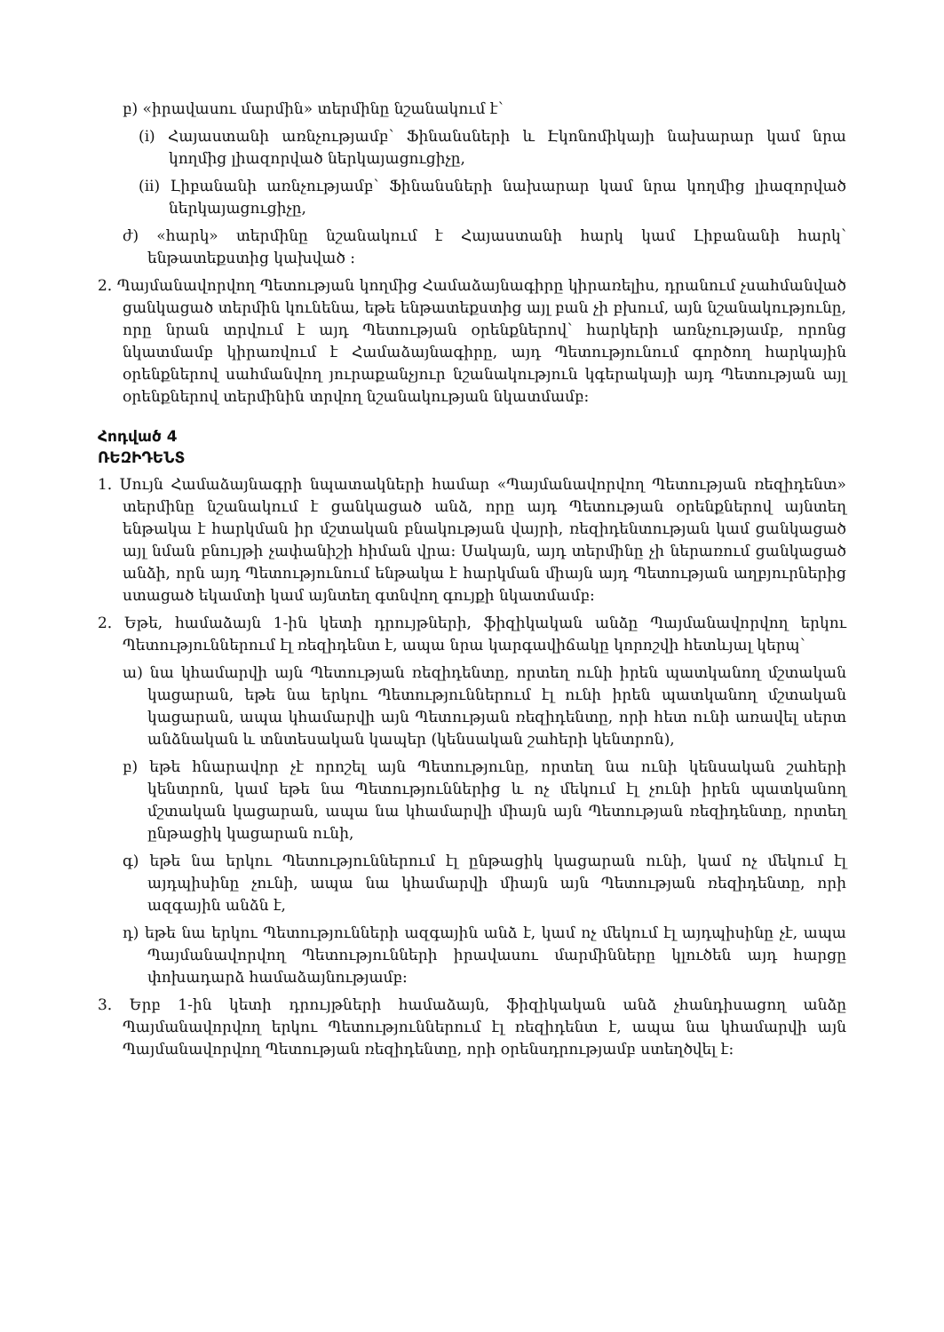բ) «իրավասու մարմին» տերմինը նշանակում է՝
(i) Հայաստանի առնչությամբ՝ Ֆինանսների և Էկոնոմիկայի նախարար կամ նրա կողմից լիազորված ներկայացուցիչը,
(ii) Լիբանանի առնչությամբ՝ Ֆինանսների նախարար կամ նրա կողմից լիազորված ներկայացուցիչը,
ժ) «հարկ» տերմինը նշանակում է Հայաստանի հարկ կամ Լիբանանի հարկ՝ ենթատեքստից կախված ։
2. Պայմանավորվող Պետության կողմից Համաձայնագիրը կիրառելիս, դրանում չսահմանված ցանկացած տերմին կունենա, եթե ենթատեքստից այլ բան չի բխում, այն նշանակությունը, որը նրան տրվում է այդ Պետության օրենքներով՝ հարկերի առնչությամբ, որոնց նկատմամբ կիրառվում է Համաձայնագիրը, այդ Պետությունում գործող հարկային օրենքներով սահմանվող յուրաքանչյուր նշանակություն կգերակայի այդ Պետության այլ օրենքներով տերմինին տրվող նշանակության նկատմամբ:
Հոդված 4
ՌԵԶԻԴԵՆՏ
1. Սույն Համաձայնագրի նպատակների համար «Պայմանավորվող Պետության ռեզիդենտ» տերմինը նշանակում է ցանկացած անձ, որը այդ Պետության օրենքներով այնտեղ ենթակա է հարկման իր մշտական բնակության վայրի, ռեզիդենտության կամ ցանկացած այլ նման բնույթի չափանիշի հիման վրա: Սակայն, այդ տերմինը չի ներառում ցանկացած անձի, որն այդ Պետությունում ենթակա է հարկման միայն այդ Պետության աղբյուրներից ստացած եկամտի կամ այնտեղ գտնվող գույքի նկատմամբ:
2. Եթե, համաձայն 1-ին կետի դրույթների, ֆիզիկական անձը Պայմանավորվող երկու Պետություններում էլ ռեզիդենտ է, ապա նրա կարգավիճակը կորոշվի հետևյալ կերպ՝
ա) նա կհամարվի այն Պետության ռեզիդենտը, որտեղ ունի իրեն պատկանող մշտական կացարան, եթե նա երկու Պետություններում էլ ունի իրեն պատկանող մշտական կացարան, ապա կհամարվի այն Պետության ռեզիդենտը, որի հետ ունի առավել սերտ անձնական և տնտեսական կապեր (կենսական շահերի կենտրոն),
բ) եթե հնարավոր չէ որոշել այն Պետությունը, որտեղ նա ունի կենսական շահերի կենտրոն, կամ եթե նա Պետություններից և ոչ մեկում էլ չունի իրեն պատկանող մշտական կացարան, ապա նա կհամարվի միայն այն Պետության ռեզիդենտը, որտեղ ընթացիկ կացարան ունի,
գ) եթե նա երկու Պետություններում էլ ընթացիկ կացարան ունի, կամ ոչ մեկում էլ այդպիսինը չունի, ապա նա կհամարվի միայն այն Պետության ռեզիդենտը, որի ազգային անձն է,
դ) եթե նա երկու Պետությունների ազգային անձ է, կամ ոչ մեկում էլ այդպիսինը չէ, ապա Պայմանավորվող Պետությունների իրավասու մարմինները կլուծեն այդ հարցը փոխադարձ համաձայնությամբ:
3. Երբ 1-ին կետի դրույթների համաձայն, ֆիզիկական անձ չհանդիսացող անձը Պայմանավորվող երկու Պետություններում էլ ռեզիդենտ է, ապա նա կհամարվի այն Պայմանավորվող Պետության ռեզիդենտը, որի օրենսդրությամբ ստեղծվել է: